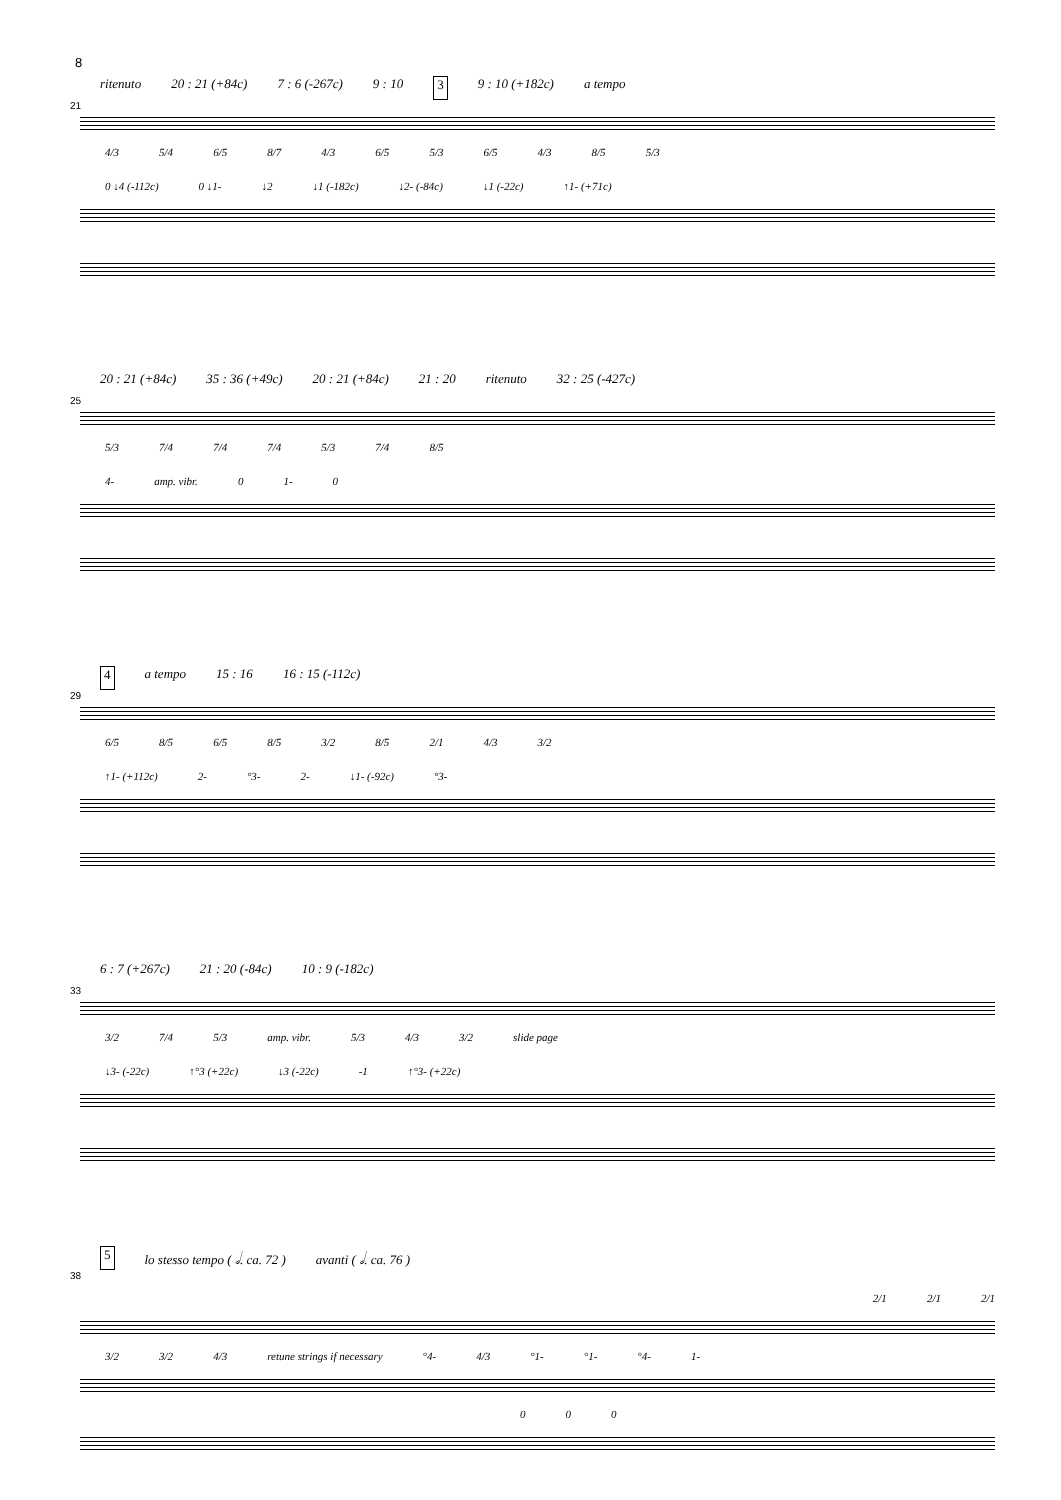8
ritenuto 20 : 21 (+84c) 7 : 6 (-267c) 9 : 10 3 9 : 10 (+182c) a tempo
21
4/3 5/4 6/5 8/7 4/3 6/5 5/3 6/5 4/3 8/5 5/3
0 ↓4 (-112c) 0 ↓1- ↓2 ↓1 (-182c) ↓2- (-84c) ↓1 (-22c) ↑1- (+71c)
20 : 21 (+84c) 35 : 36 (+49c) 20 : 21 (+84c) 21 : 20 ritenuto 32 : 25 (-427c)
25
5/3 7/4 7/4 7/4 5/3 7/4 8/5
4- amp. vibr. 0 1- 0
4 a tempo 15 : 16 16 : 15 (-112c)
29
6/5 8/5 6/5 8/5 3/2 8/5 2/1 4/3 3/2
↑1- (+112c) 2- °3- 2- ↓1- (-92c) °3-
6 : 7 (+267c) 21 : 20 (-84c) 10 : 9 (-182c)
33
3/2 7/4 5/3 amp. vibr. 5/3 4/3 3/2 slide page
↓3- (-22c) ↑°3 (+22c) ↓3 (-22c) -1 ↑°3- (+22c)
5 lo stesso tempo ( 𝅗𝅥. ca. 72 ) avanti ( 𝅗𝅥. ca. 76 )
38
2/1 2/1 2/1
3/2 3/2 4/3 retune strings if necessary °4- 4/3 °1- °1- °4- 1-
0 0 0